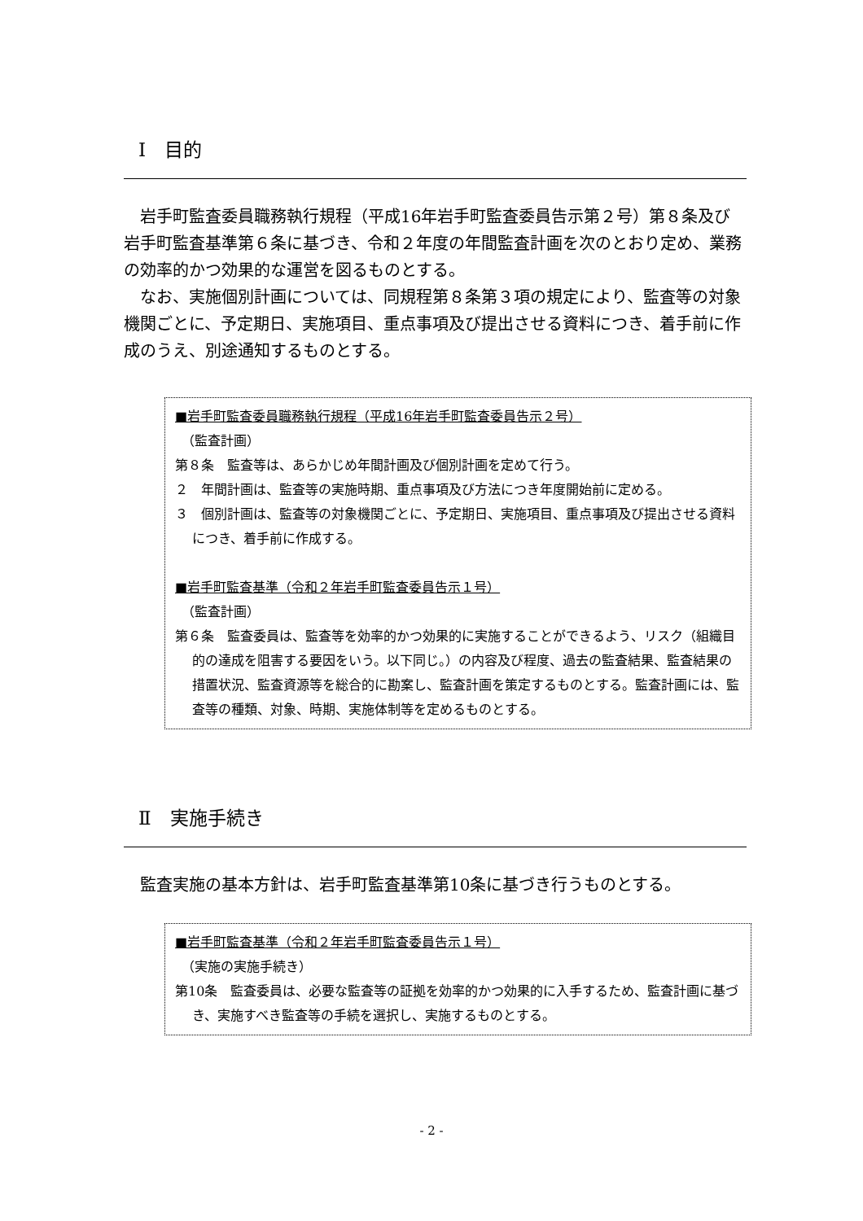Ⅰ　目的
岩手町監査委員職務執行規程（平成16年岩手町監査委員告示第２号）第８条及び岩手町監査基準第６条に基づき、令和２年度の年間監査計画を次のとおり定め、業務の効率的かつ効果的な運営を図るものとする。
なお、実施個別計画については、同規程第８条第３項の規定により、監査等の対象機関ごとに、予定期日、実施項目、重点事項及び提出させる資料につき、着手前に作成のうえ、別途通知するものとする。
■岩手町監査委員職務執行規程（平成16年岩手町監査委員告示２号）
　（監査計画）
第８条　監査等は、あらかじめ年間計画及び個別計画を定めて行う。
２　年間計画は、監査等の実施時期、重点事項及び方法につき年度開始前に定める。
３　個別計画は、監査等の対象機関ごとに、予定期日、実施項目、重点事項及び提出させる資料につき、着手前に作成する。
■岩手町監査基準（令和２年岩手町監査委員告示１号）
　（監査計画）
第６条　監査委員は、監査等を効率的かつ効果的に実施することができるよう、リスク（組織目的の達成を阻害する要因をいう。以下同じ。）の内容及び程度、過去の監査結果、監査結果の措置状況、監査資源等を総合的に勘案し、監査計画を策定するものとする。監査計画には、監査等の種類、対象、時期、実施体制等を定めるものとする。
Ⅱ　実施手続き
監査実施の基本方針は、岩手町監査基準第10条に基づき行うものとする。
■岩手町監査基準（令和２年岩手町監査委員告示１号）
　（実施の実施手続き）
第10条　監査委員は、必要な監査等の証拠を効率的かつ効果的に入手するため、監査計画に基づき、実施すべき監査等の手続を選択し、実施するものとする。
- 2 -